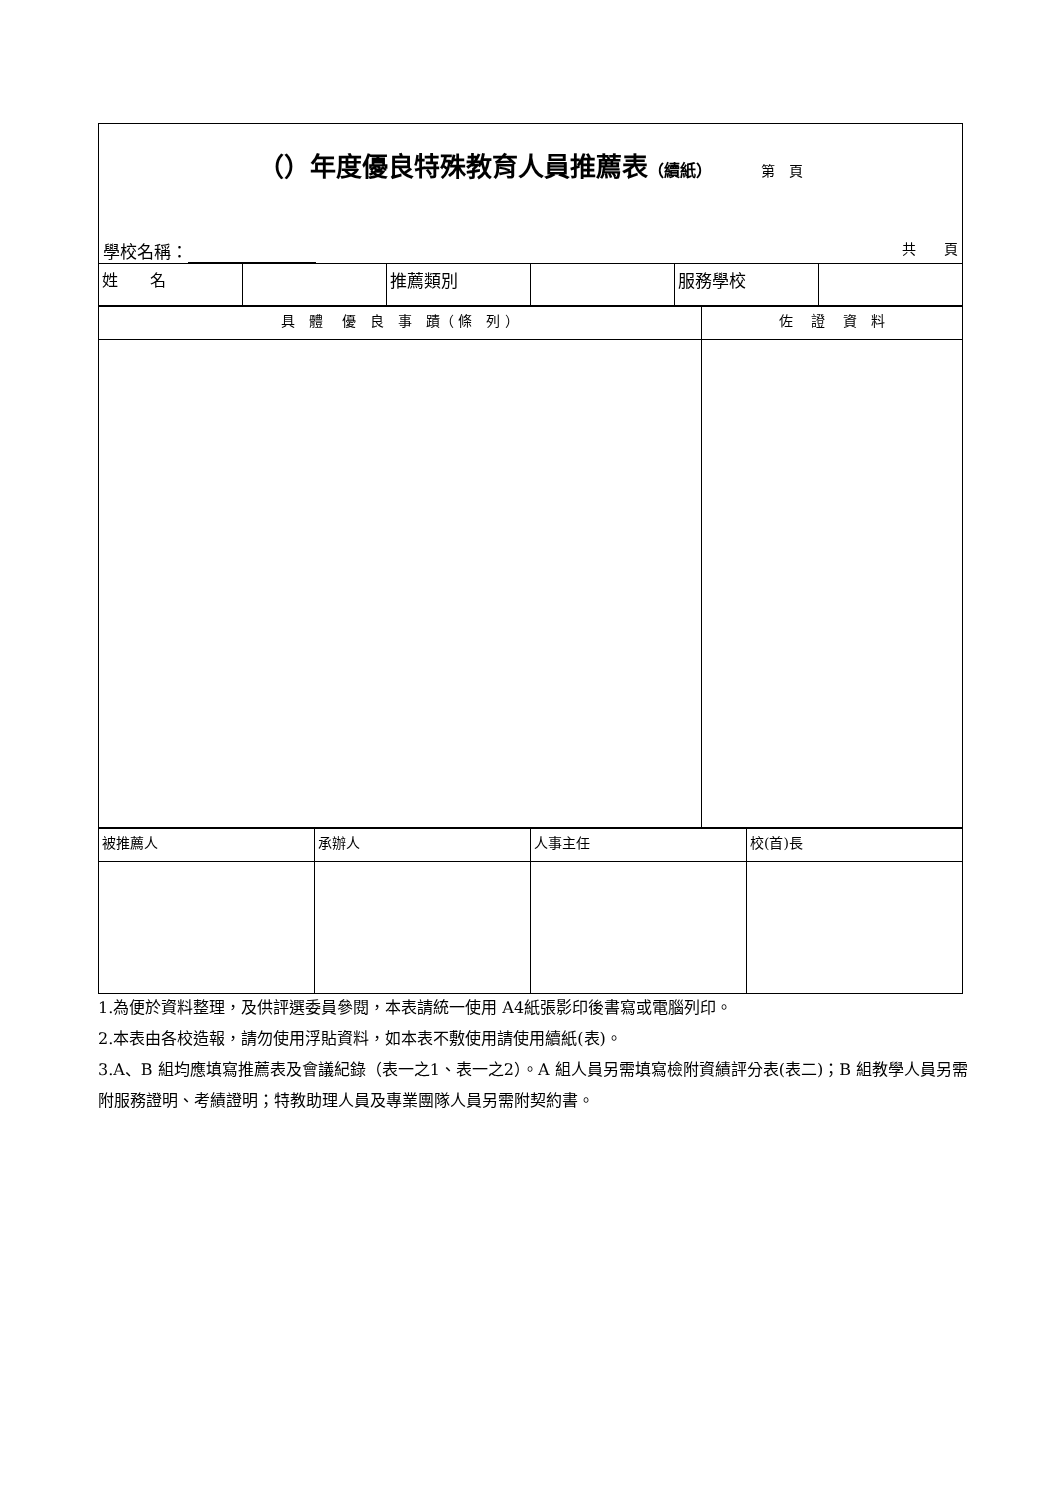| （）年度優良特殊教育人員推薦表 （續紙） 第 頁 學校名稱： 共 頁 | | | | | |
| 姓 名 | | 推薦類別 | | 服務學校 | |
| 具 體 優 良 事 蹟（ 條 列 ） | 佐 證 資 料 |
| --- | --- |
| 被推薦人 | 承辦人 | 人事主任 | 校(首)長 |
1.為便於資料整理，及供評選委員參閱，本表請統一使用 A4紙張影印後書寫或電腦列印。
2.本表由各校造報，請勿使用浮貼資料，如本表不敷使用請使用續紙(表)。
3.A、B 組均應填寫推薦表及會議紀錄（表一之1、表一之2）。A 組人員另需填寫檢附資績評分表(表二)；B 組教學人員另需附服務證明、考績證明；特教助理人員及專業團隊人員另需附契約書。